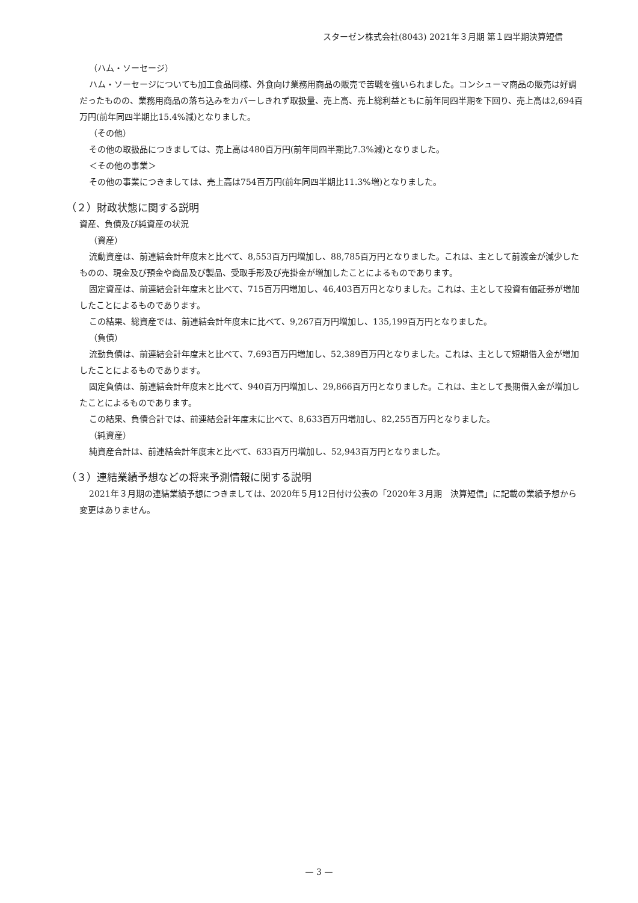スターゼン株式会社(8043) 2021年３月期 第１四半期決算短信
（ハム・ソーセージ）
ハム・ソーセージについても加工食品同様、外食向け業務用商品の販売で苦戦を強いられました。コンシューマ商品の販売は好調だったものの、業務用商品の落ち込みをカバーしきれず取扱量、売上高、売上総利益ともに前年同四半期を下回り、売上高は2,694百万円(前年同四半期比15.4%減)となりました。
（その他）
その他の取扱品につきましては、売上高は480百万円(前年同四半期比7.3%減)となりました。
＜その他の事業＞
その他の事業につきましては、売上高は754百万円(前年同四半期比11.3%増)となりました。
（２）財政状態に関する説明
資産、負債及び純資産の状況
（資産）
流動資産は、前連結会計年度末と比べて、8,553百万円増加し、88,785百万円となりました。これは、主として前渡金が減少したものの、現金及び預金や商品及び製品、受取手形及び売掛金が増加したことによるものであります。
固定資産は、前連結会計年度末と比べて、715百万円増加し、46,403百万円となりました。これは、主として投資有価証券が増加したことによるものであります。
この結果、総資産では、前連結会計年度末に比べて、9,267百万円増加し、135,199百万円となりました。
（負債）
流動負債は、前連結会計年度末と比べて、7,693百万円増加し、52,389百万円となりました。これは、主として短期借入金が増加したことによるものであります。
固定負債は、前連結会計年度末と比べて、940百万円増加し、29,866百万円となりました。これは、主として長期借入金が増加したことによるものであります。
この結果、負債合計では、前連結会計年度末に比べて、8,633百万円増加し、82,255百万円となりました。
（純資産）
純資産合計は、前連結会計年度末と比べて、633百万円増加し、52,943百万円となりました。
（３）連結業績予想などの将来予測情報に関する説明
2021年３月期の連結業績予想につきましては、2020年５月12日付け公表の「2020年３月期　決算短信」に記載の業績予想から変更はありません。
— 3 —